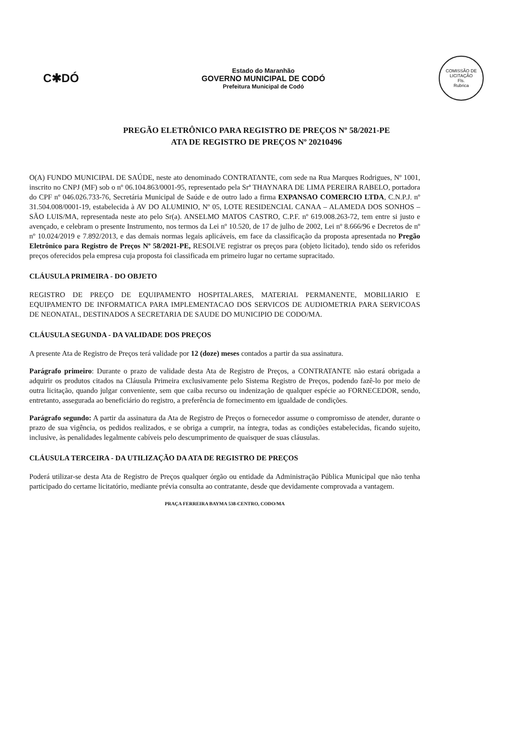C✱DÓ
Estado do Maranhão
GOVERNO MUNICIPAL DE CODÓ
Prefeitura Municipal de Codó
COMISSÃO DE LICITAÇÃO
Fls.
Rubrica
PREGÃO ELETRÔNICO PARA REGISTRO DE PREÇOS Nº 58/2021-PE
ATA DE REGISTRO DE PREÇOS Nº 20210496
O(A) FUNDO MUNICIPAL DE SAÚDE, neste ato denominado CONTRATANTE, com sede na Rua Marques Rodrigues, Nº 1001, inscrito no CNPJ (MF) sob o nº 06.104.863/0001-95, representado pela Srª THAYNARA DE LIMA PEREIRA RABELO, portadora do CPF nº 046.026.733-76, Secretária Municipal de Saúde e de outro lado a firma EXPANSAO COMERCIO LTDA, C.N.P.J. nº 31.504.008/0001-19, estabelecida à AV DO ALUMINIO, Nº 05, LOTE RESIDENCIAL CANAA – ALAMEDA DOS SONHOS – SÃO LUIS/MA, representada neste ato pelo Sr(a). ANSELMO MATOS CASTRO, C.P.F. nº 619.008.263-72, tem entre si justo e avençado, e celebram o presente Instrumento, nos termos da Lei nº 10.520, de 17 de julho de 2002, Lei nº 8.666/96 e Decretos de nº nº 10.024/2019 e 7.892/2013, e das demais normas legais aplicáveis, em face da classificação da proposta apresentada no Pregão Eletrônico para Registro de Preços Nº 58/2021-PE, RESOLVE registrar os preços para (objeto licitado), tendo sido os referidos preços oferecidos pela empresa cuja proposta foi classificada em primeiro lugar no certame supracitado.
CLÁUSULA PRIMEIRA - DO OBJETO
REGISTRO DE PREÇO DE EQUIPAMENTO HOSPITALARES, MATERIAL PERMANENTE, MOBILIARIO E EQUIPAMENTO DE INFORMATICA PARA IMPLEMENTACAO DOS SERVICOS DE AUDIOMETRIA PARA SERVICOAS DE NEONATAL, DESTINADOS A SECRETARIA DE SAUDE DO MUNICIPIO DE CODO/MA.
CLÁUSULA SEGUNDA - DA VALIDADE DOS PREÇOS
A presente Ata de Registro de Preços terá validade por 12 (doze) meses contados a partir da sua assinatura.
Parágrafo primeiro: Durante o prazo de validade desta Ata de Registro de Preços, a CONTRATANTE não estará obrigada a adquirir os produtos citados na Cláusula Primeira exclusivamente pelo Sistema Registro de Preços, podendo fazê-lo por meio de outra licitação, quando julgar conveniente, sem que caiba recurso ou indenização de qualquer espécie ao FORNECEDOR, sendo, entretanto, assegurada ao beneficiário do registro, a preferência de fornecimento em igualdade de condições.
Parágrafo segundo: A partir da assinatura da Ata de Registro de Preços o fornecedor assume o compromisso de atender, durante o prazo de sua vigência, os pedidos realizados, e se obriga a cumprir, na íntegra, todas as condições estabelecidas, ficando sujeito, inclusive, às penalidades legalmente cabíveis pelo descumprimento de quaisquer de suas cláusulas.
CLÁUSULA TERCEIRA - DA UTILIZAÇÃO DA ATA DE REGISTRO DE PREÇOS
Poderá utilizar-se desta Ata de Registro de Preços qualquer órgão ou entidade da Administração Pública Municipal que não tenha participado do certame licitatório, mediante prévia consulta ao contratante, desde que devidamente comprovada a vantagem.
PRAÇA FERREIRA BAYMA 538-CENTRO, CODO/MA